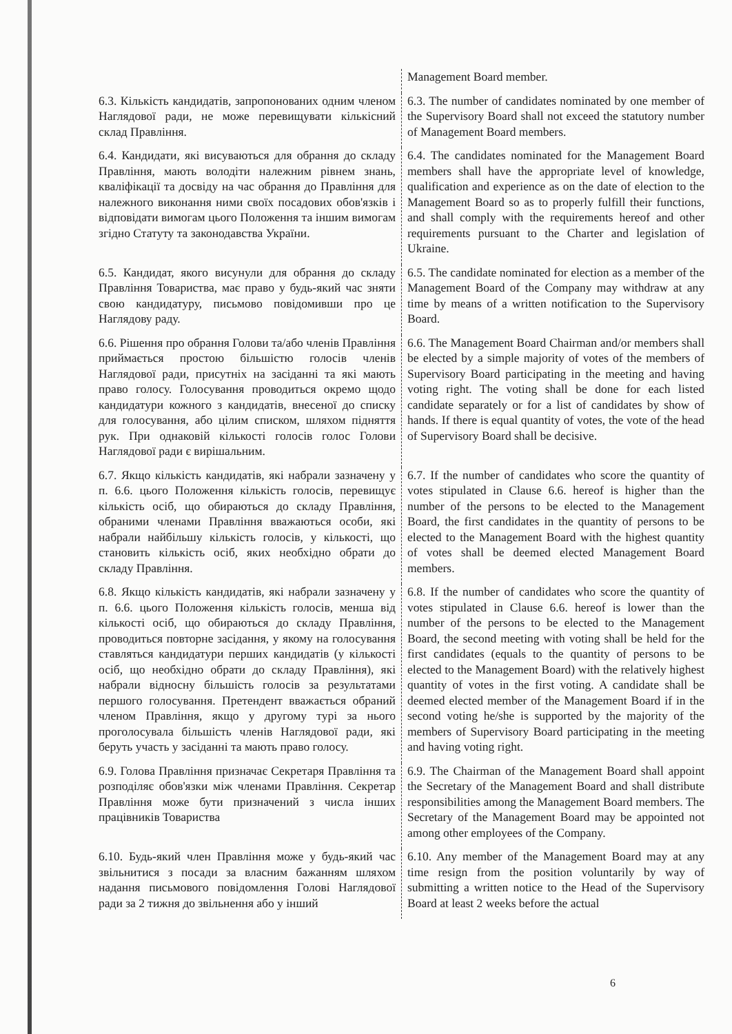| | Management Board member. |
| 6.3. Кількість кандидатів, запропонованих одним членом Наглядової ради, не може перевищувати кількісний склад Правління. | 6.3. The number of candidates nominated by one member of the Supervisory Board shall not exceed the statutory number of Management Board members. |
| 6.4. Кандидати, які висуваються для обрання до складу Правління, мають володіти належним рівнем знань, кваліфікації та досвіду на час обрання до Правління для належного виконання ними своїх посадових обов'язків і відповідати вимогам цього Положення та іншим вимогам згідно Статуту та законодавства України. | 6.4. The candidates nominated for the Management Board members shall have the appropriate level of knowledge, qualification and experience as on the date of election to the Management Board so as to properly fulfill their functions, and shall comply with the requirements hereof and other requirements pursuant to the Charter and legislation of Ukraine. |
| 6.5. Кандидат, якого висунули для обрання до складу Правління Товариства, має право у будь-який час зняти свою кандидатуру, письмово повідомивши про це Наглядову раду. | 6.5. The candidate nominated for election as a member of the Management Board of the Company may withdraw at any time by means of a written notification to the Supervisory Board. |
| 6.6. Рішення про обрання Голови та/або членів Правління приймається простою більшістю голосів членів Наглядової ради, присутніх на засіданні та які мають право голосу. Голосування проводиться окремо щодо кандидатури кожного з кандидатів, внесеної до списку для голосування, або цілим списком, шляхом підняття рук. При однаковій кількості голосів голос Голови Наглядової ради є вирішальним. | 6.6. The Management Board Chairman and/or members shall be elected by a simple majority of votes of the members of Supervisory Board participating in the meeting and having voting right. The voting shall be done for each listed candidate separately or for a list of candidates by show of hands. If there is equal quantity of votes, the vote of the head of Supervisory Board shall be decisive. |
| 6.7. Якщо кількість кандидатів, які набрали зазначену у п. 6.6. цього Положення кількість голосів, перевищує кількість осіб, що обираються до складу Правління, обраними членами Правління вважаються особи, які набрали найбільшу кількість голосів, у кількості, що становить кількість осіб, яких необхідно обрати до складу Правління. | 6.7. If the number of candidates who score the quantity of votes stipulated in Clause 6.6. hereof is higher than the number of the persons to be elected to the Management Board, the first candidates in the quantity of persons to be elected to the Management Board with the highest quantity of votes shall be deemed elected Management Board members. |
| 6.8. Якщо кількість кандидатів, які набрали зазначену у п. 6.6. цього Положення кількість голосів, менша від кількості осіб, що обираються до складу Правління, проводиться повторне засідання, у якому на голосування ставляться кандидатури перших кандидатів (у кількості осіб, що необхідно обрати до складу Правління), які набрали відносну більшість голосів за результатами першого голосування. Претендент вважається обраний членом Правління, якщо у другому турі за нього проголосувала більшість членів Наглядової ради, які беруть участь у засіданні та мають право голосу. | 6.8. If the number of candidates who score the quantity of votes stipulated in Clause 6.6. hereof is lower than the number of the persons to be elected to the Management Board, the second meeting with voting shall be held for the first candidates (equals to the quantity of persons to be elected to the Management Board) with the relatively highest quantity of votes in the first voting. A candidate shall be deemed elected member of the Management Board if in the second voting he/she is supported by the majority of the members of Supervisory Board participating in the meeting and having voting right. |
| 6.9. Голова Правління призначає Секретаря Правління та розподіляє обов'язки між членами Правління. Секретар Правління може бути призначений з числа інших працівників Товариства | 6.9. The Chairman of the Management Board shall appoint the Secretary of the Management Board and shall distribute responsibilities among the Management Board members. The Secretary of the Management Board may be appointed not among other employees of the Company. |
| 6.10. Будь-який член Правління може у будь-який час звільнитися з посади за власним бажанням шляхом надання письмового повідомлення Голові Наглядової ради за 2 тижня до звільнення або у інший | 6.10. Any member of the Management Board may at any time resign from the position voluntarily by way of submitting a written notice to the Head of the Supervisory Board at least 2 weeks before the actual |
6